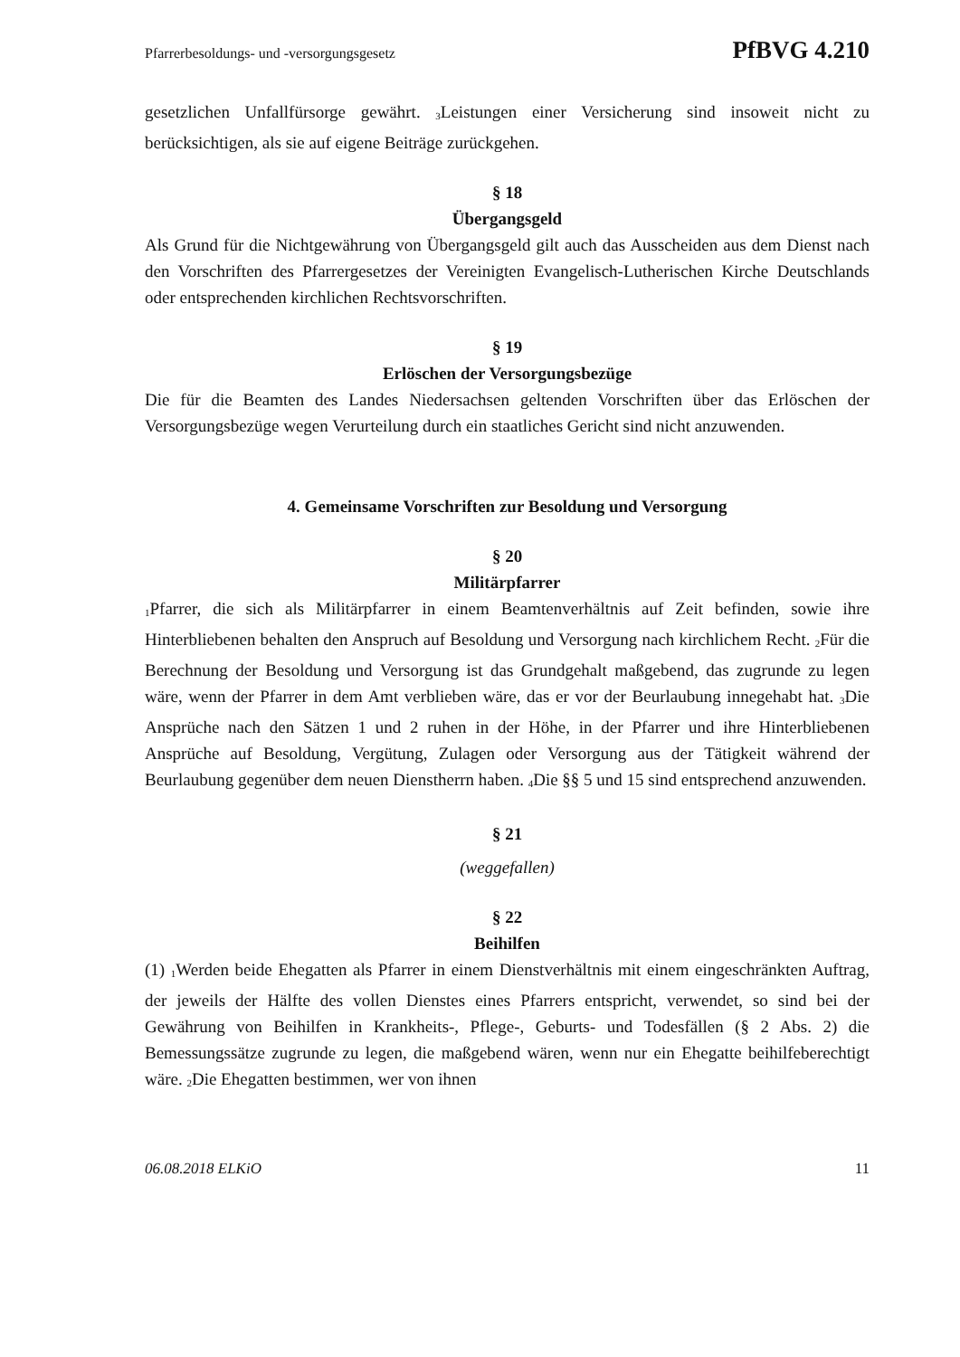Pfarrerbesoldungs- und -versorgungsgesetz PfBVG 4.210
gesetzlichen Unfallfürsorge gewährt. <sub>3</sub>Leistungen einer Versicherung sind insoweit nicht zu berücksichtigen, als sie auf eigene Beiträge zurückgehen.
§ 18
Übergangsgeld
Als Grund für die Nichtgewährung von Übergangsgeld gilt auch das Ausscheiden aus dem Dienst nach den Vorschriften des Pfarrergesetzes der Vereinigten Evangelisch-Lutherischen Kirche Deutschlands oder entsprechenden kirchlichen Rechtsvorschriften.
§ 19
Erlöschen der Versorgungsbezüge
Die für die Beamten des Landes Niedersachsen geltenden Vorschriften über das Erlöschen der Versorgungsbezüge wegen Verurteilung durch ein staatliches Gericht sind nicht anzuwenden.
4. Gemeinsame Vorschriften zur Besoldung und Versorgung
§ 20
Militärpfarrer
<sub>1</sub>Pfarrer, die sich als Militärpfarrer in einem Beamtenverhältnis auf Zeit befinden, sowie ihre Hinterbliebenen behalten den Anspruch auf Besoldung und Versorgung nach kirchlichem Recht. <sub>2</sub>Für die Berechnung der Besoldung und Versorgung ist das Grundgehalt maßgebend, das zugrunde zu legen wäre, wenn der Pfarrer in dem Amt verblieben wäre, das er vor der Beurlaubung innegehabt hat. <sub>3</sub>Die Ansprüche nach den Sätzen 1 und 2 ruhen in der Höhe, in der Pfarrer und ihre Hinterbliebenen Ansprüche auf Besoldung, Vergütung, Zulagen oder Versorgung aus der Tätigkeit während der Beurlaubung gegenüber dem neuen Dienstherrn haben. <sub>4</sub>Die §§ 5 und 15 sind entsprechend anzuwenden.
§ 21
(weggefallen)
§ 22
Beihilfen
(1) <sub>1</sub>Werden beide Ehegatten als Pfarrer in einem Dienstverhältnis mit einem eingeschränkten Auftrag, der jeweils der Hälfte des vollen Dienstes eines Pfarrers entspricht, verwendet, so sind bei der Gewährung von Beihilfen in Krankheits-, Pflege-, Geburts- und Todesfällen (§ 2 Abs. 2) die Bemessungssätze zugrunde zu legen, die maßgebend wären, wenn nur ein Ehegatte beihilfeberechtigt wäre. <sub>2</sub>Die Ehegatten bestimmen, wer von ihnen
06.08.2018 ELKiO 11